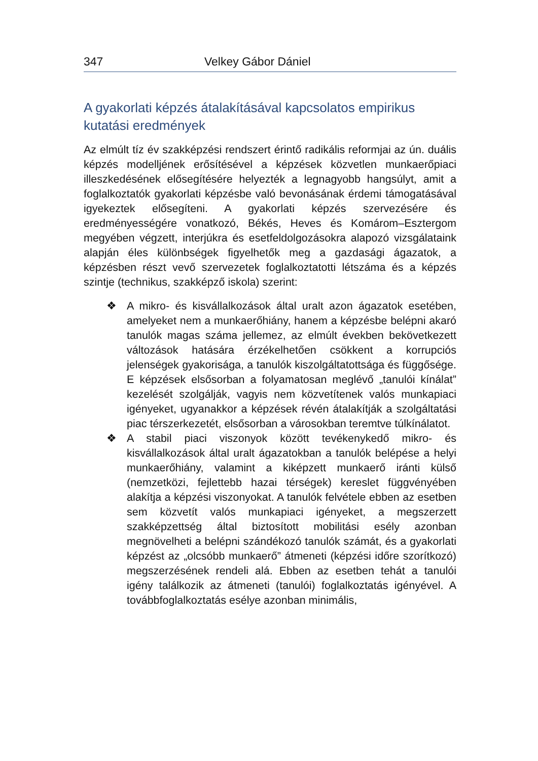347 Velkey Gábor Dániel
A gyakorlati képzés átalakításával kapcsolatos empirikus kutatási eredmények
Az elmúlt tíz év szakképzési rendszert érintő radikális reformjai az ún. duális képzés modelljének erősítésével a képzések közvetlen munkaerőpiaci illeszkedésének elősegítésére helyezték a legnagyobb hangsúlyt, amit a foglalkoztatók gyakorlati képzésbe való bevonásának érdemi támogatásával igyekeztek elősegíteni. A gyakorlati képzés szervezésére és eredményességére vonatkozó, Békés, Heves és Komárom–Esztergom megyében végzett, interjúkra és esetfeldolgozásokra alapozó vizsgálataink alapján éles különbségek figyelhetők meg a gazdasági ágazatok, a képzésben részt vevő szervezetek foglalkoztatotti létszáma és a képzés szintje (technikus, szakképző iskola) szerint:
❖ A mikro- és kisvállalkozások által uralt azon ágazatok esetében, amelyeket nem a munkaerőhiány, hanem a képzésbe belépni akaró tanulók magas száma jellemez, az elmúlt években bekövetkezett változások hatására érzékelhetően csökkent a korrupciós jelenségek gyakorisága, a tanulók kiszolgáltatottsága és függősége. E képzések elsősorban a folyamatosan meglévő „tanulói kínálat” kezelését szolgálják, vagyis nem közvetítenek valós munkapiaci igényeket, ugyanakkor a képzések révén átalakítják a szolgáltatási piac térszerkezetét, elsősorban a városokban teremtve túlkínálatot.
❖ A stabil piaci viszonyok között tevékenykedő mikro- és kisvállalkozások által uralt ágazatokban a tanulók belépése a helyi munkaerőhiány, valamint a kiképzett munkaerő iránti külső (nemzetközi, fejlettebb hazai térségek) kereslet függvényében alakítja a képzési viszonyokat. A tanulók felvétele ebben az esetben sem közvetít valós munkapiaci igényeket, a megszerzett szakképzettség által biztosított mobilitási esély azonban megnövelheti a belépni szándékozó tanulók számát, és a gyakorlati képzést az „olcsóbb munkaerő” átmeneti (képzési időre szorítkozó) megszerzésének rendeli alá. Ebben az esetben tehát a tanulói igény találkozik az átmeneti (tanulói) foglalkoztatás igényével. A továbbfoglalkoztatás esélye azonban minimális,